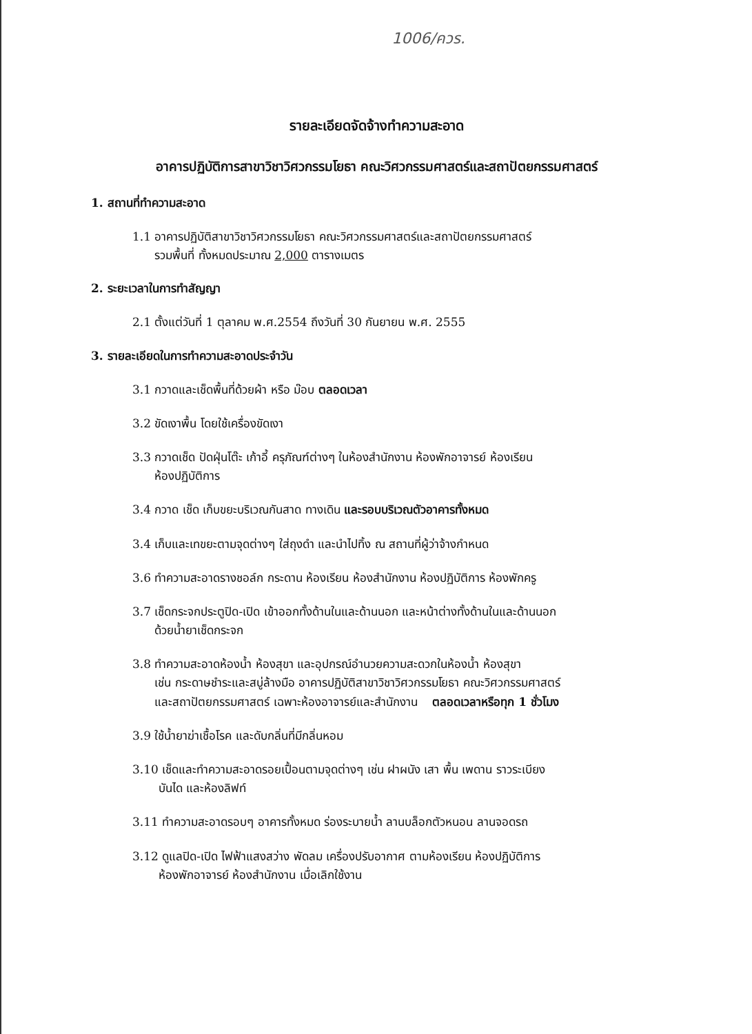1006/ควร.
รายละเอียดจัดจ้างทำความสะอาด
อาคารปฏิบัติการสาขาวิชาวิศวกรรมโยธา คณะวิศวกรรมศาสตร์และสถาปัตยกรรมศาสตร์
1. สถานที่ทำความสะอาด
1.1 อาคารปฏิบัติสาขาวิชาวิศวกรรมโยธา คณะวิศวกรรมศาสตร์และสถาปัตยกรรมศาสตร์
รวมพื้นที่ ทั้งหมดประมาณ 2,000 ตารางเมตร
2. ระยะเวลาในการทำสัญญา
2.1 ตั้งแต่วันที่ 1 ตุลาคม พ.ศ.2554 ถึงวันที่ 30 กันยายน พ.ศ. 2555
3. รายละเอียดในการทำความสะอาดประจำวัน
3.1 กวาดและเช็ดพื้นที่ด้วยผ้า หรือ ม๊อบ ตลอดเวลา
3.2 ขัดเงาพื้น โดยใช้เครื่องขัดเงา
3.3 กวาดเช็ด ปัดฝุ่นโต๊ะ เก้าอี้ ครุภัณฑ์ต่างๆ ในห้องสำนักงาน ห้องพักอาจารย์ ห้องเรียน
ห้องปฏิบัติการ
3.4 กวาด เช็ด เก็บขยะบริเวณกันสาด ทางเดิน และรอบบริเวณตัวอาคารทั้งหมด
3.4 เก็บและเทขยะตามจุดต่างๆ ใส่ถุงดำ และนำไปทิ้ง ณ สถานที่ผู้ว่าจ้างกำหนด
3.6 ทำความสะอาดรางชอล์ก กระดาน ห้องเรียน ห้องสำนักงาน ห้องปฏิบัติการ ห้องพักครู
3.7 เช็ดกระจกประตูปิด-เปิด เข้าออกทั้งด้านในและด้านนอก และหน้าต่างทั้งด้านในและด้านนอก
ด้วยน้ำยาเช็ดกระจก
3.8 ทำความสะอาดห้องน้ำ ห้องสุขา และอุปกรณ์อำนวยความสะดวกในห้องน้ำ ห้องสุขา
เช่น กระดาษชำระและสบู่ล้างมือ อาคารปฏิบัติสาขาวิชาวิศวกรรมโยธา คณะวิศวกรรมศาสตร์
และสถาปัตยกรรมศาสตร์ เฉพาะห้องอาจารย์และสำนักงาน ตลอดเวลาหรือทุก 1 ชั่วโมง
3.9 ใช้น้ำยาฆ่าเชื้อโรค และดับกลิ่นที่มีกลิ่นหอม
3.10 เช็ดและทำความสะอาดรอยเปื้อนตามจุดต่างๆ เช่น ฝาผนัง เสา พื้น เพดาน ราวระเบียง
บันได และห้องลิฟท์
3.11 ทำความสะอาดรอบๆ อาคารทั้งหมด ร่องระบายน้ำ ลานบล็อกตัวหนอน ลานจอดรถ
3.12 ดูแลปิด-เปิด ไฟฟ้าแสงสว่าง พัดลม เครื่องปรับอากาศ ตามห้องเรียน ห้องปฏิบัติการ
ห้องพักอาจารย์ ห้องสำนักงาน เมื่อเลิกใช้งาน